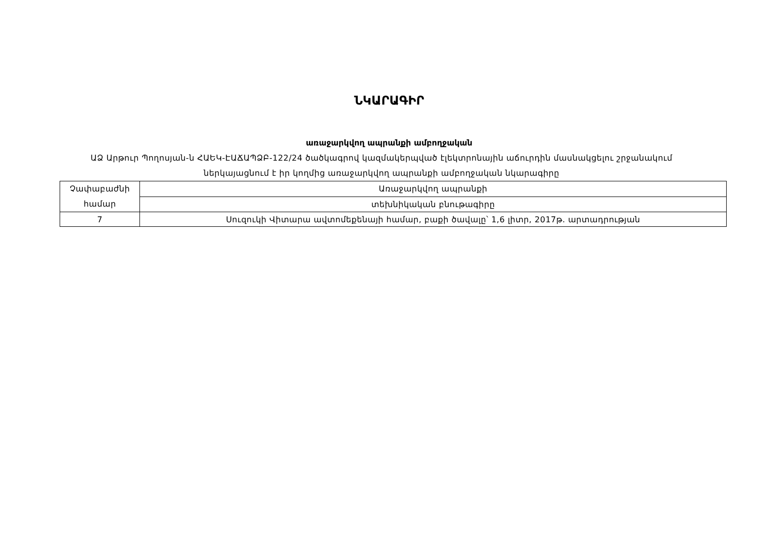ՆԿԱՐԱԳԻՐ
առաջարկվող ապրանքի ամբողջական
ԱՁ Արթուր Պողոսյան-ն ՀԱԵԿ-ԷԱՃԱՊՁԲ-122/24 ծածկագրով կազմակերպված էլեկտրոնային աճուրդին մասնակցելու շրջանակում ներկայացնում է իր կողմից առաջարկվող ապրանքի ամբողջական նկարագիրը
| Չափաբաժնի համար | Առաջարկվող ապրանքի |
| | տեխնիկական բնութագիրը |
| 7 | Սուզուկի Վիտարա ավտոմեքենայի համար, բաքի ծավալը՝ 1,6 լիտր, 2017թ. արտադրության |